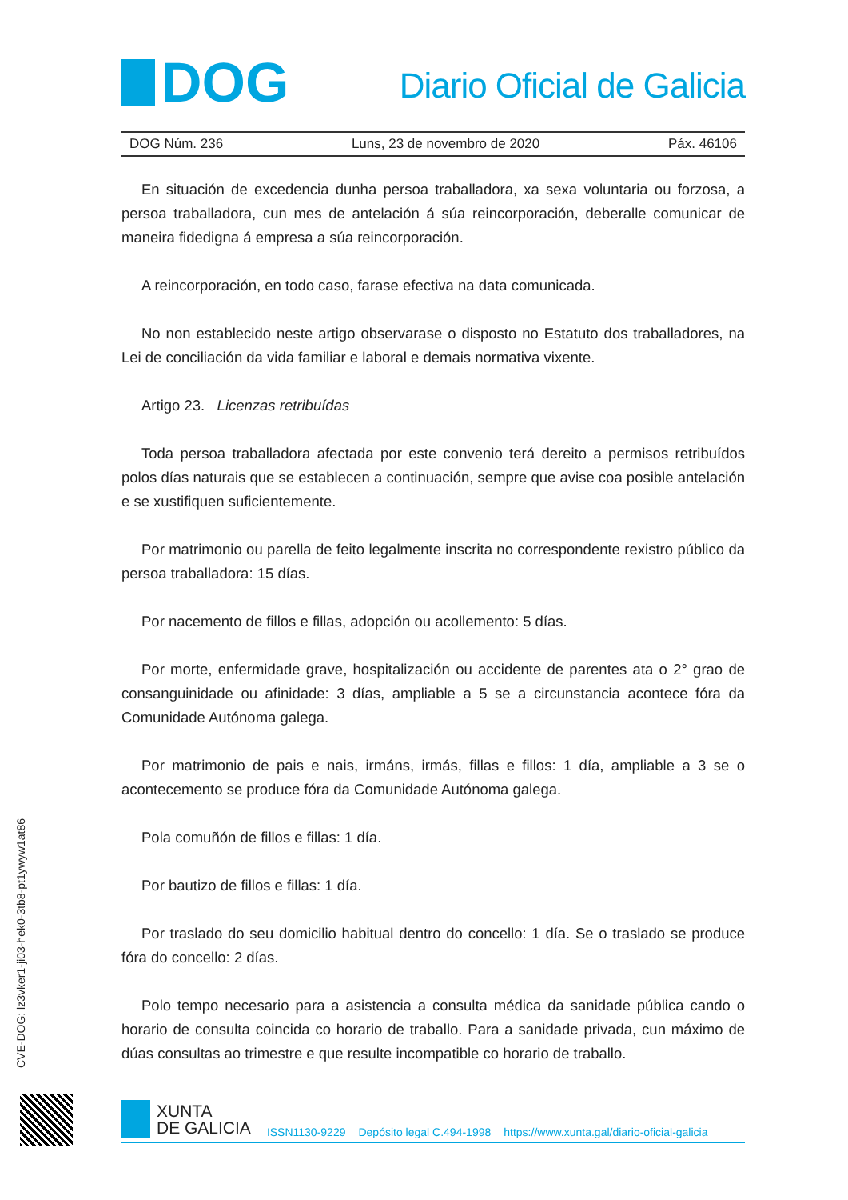DOG
Diario Oficial de Galicia
DOG Núm. 236 Luns, 23 de novembro de 2020 Páx. 46106
En situación de excedencia dunha persoa traballadora, xa sexa voluntaria ou forzosa, a persoa traballadora, cun mes de antelación á súa reincorporación, deberalle comunicar de maneira fidedigna á empresa a súa reincorporación.
A reincorporación, en todo caso, farase efectiva na data comunicada.
No non establecido neste artigo observarase o disposto no Estatuto dos traballadores, na Lei de conciliación da vida familiar e laboral e demais normativa vixente.
Artigo 23. Licenzas retribuídas
Toda persoa traballadora afectada por este convenio terá dereito a permisos retribuídos polos días naturais que se establecen a continuación, sempre que avise coa posible antelación e se xustifiquen suficientemente.
Por matrimonio ou parella de feito legalmente inscrita no correspondente rexistro público da persoa traballadora: 15 días.
Por nacemento de fillos e fillas, adopción ou acollemento: 5 días.
Por morte, enfermidade grave, hospitalización ou accidente de parentes ata o 2° grao de consanguinidade ou afinidade: 3 días, ampliable a 5 se a circunstancia acontece fóra da Comunidade Autónoma galega.
Por matrimonio de pais e nais, irmáns, irmás, fillas e fillos: 1 día, ampliable a 3 se o acontecemento se produce fóra da Comunidade Autónoma galega.
Pola comuñón de fillos e fillas: 1 día.
Por bautizo de fillos e fillas: 1 día.
Por traslado do seu domicilio habitual dentro do concello: 1 día. Se o traslado se produce fóra do concello: 2 días.
Polo tempo necesario para a asistencia a consulta médica da sanidade pública cando o horario de consulta coincida co horario de traballo. Para a sanidade privada, cun máximo de dúas consultas ao trimestre e que resulte incompatible co horario de traballo.
CVE-DOG: lz3vker1-ji03-hek0-3tb8-pt1ywyw1at86
XUNTA
DE GALICIA
ISSN1130-9229 Depósito legal C.494-1998 https://www.xunta.gal/diario-oficial-galicia